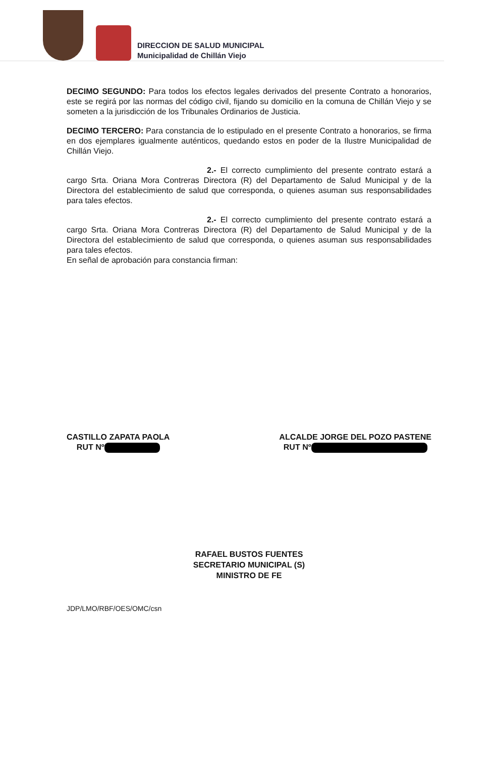DIRECCION DE SALUD MUNICIPAL
Municipalidad de Chillán Viejo
DECIMO SEGUNDO: Para todos los efectos legales derivados del presente Contrato a honorarios, este se regirá por las normas del código civil, fijando su domicilio en la comuna de Chillán Viejo y se someten a la jurisdicción de los Tribunales Ordinarios de Justicia.
DECIMO TERCERO: Para constancia de lo estipulado en el presente Contrato a honorarios, se firma en dos ejemplares igualmente auténticos, quedando estos en poder de la Ilustre Municipalidad de Chillán Viejo.
2.- El correcto cumplimiento del presente contrato estará a cargo Srta. Oriana Mora Contreras Directora (R) del Departamento de Salud Municipal y de la Directora del establecimiento de salud que corresponda, o quienes asuman sus responsabilidades para tales efectos.
2.- El correcto cumplimiento del presente contrato estará a cargo Srta. Oriana Mora Contreras Directora (R) del Departamento de Salud Municipal y de la Directora del establecimiento de salud que corresponda, o quienes asuman sus responsabilidades para tales efectos.
En señal de aprobación para constancia firman:
CASTILLO ZAPATA PAOLA
RUT Nº
ALCALDE JORGE DEL POZO PASTENE
RUT Nº
RAFAEL BUSTOS FUENTES
SECRETARIO MUNICIPAL (S)
MINISTRO DE FE
JDP/LMO/RBF/OES/OMC/csn